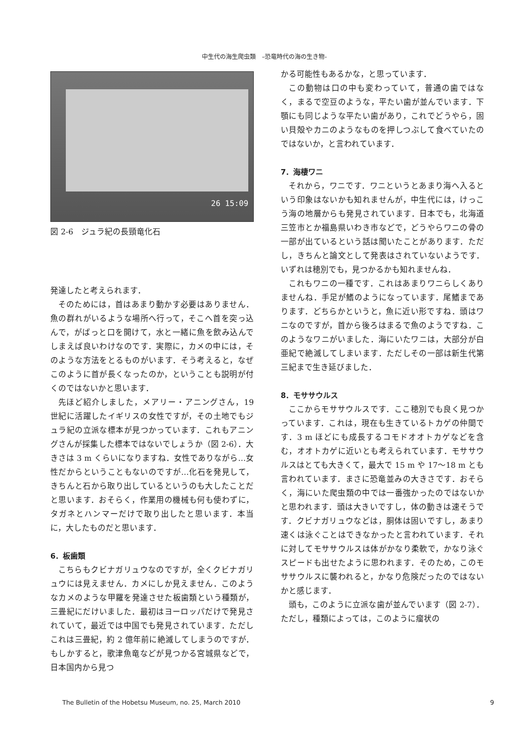中生代の海生爬虫類　–恐竜時代の海の生き物-
26 15:09
図 2-6　ジュラ紀の長頸竜化石
発達したと考えられます．
そのためには，首はあまり動かす必要はありません．魚の群れがいるような場所へ行って，そこへ首を突っ込んで，がばっと口を開けて，水と一緒に魚を飲み込んでしまえば良いわけなのです．実際に，カメの中には，そのような方法をとるものがいます．そう考えると，なぜこのように首が長くなったのか，ということも説明が付くのではないかと思います．
先ほど紹介しました，メアリー・アニングさん，19 世紀に活躍したイギリスの女性ですが，その土地でもジュラ紀の立派な標本が見つかっています．これもアニングさんが採集した標本ではないでしょうか（図 2-6）．大きさは 3 m くらいになりますね．女性でありながら…女性だからということもないのですが…化石を発見して，きちんと石から取り出しているというのも大したことだと思います．おそらく，作業用の機械も何も使わずに，タガネとハンマーだけで取り出したと思います．本当に，大したものだと思います．
6．板歯類
こちらもクビナガリュウなのですが，全くクビナガリュウには見えません．カメにしか見えません．このようなカメのような甲羅を発達させた板歯類という種類が，三畳紀にだけいました．最初はヨーロッパだけで発見されていて，最近では中国でも発見されています．ただしこれは三畳紀，約 2 億年前に絶滅してしまうのですが．もしかすると，歌津魚竜などが見つかる宮城県などで，日本国内から見つ
かる可能性もあるかな，と思っています．
この動物は口の中も変わっていて，普通の歯ではなく，まるで空豆のような，平たい歯が並んでいます．下顎にも同じような平たい歯があり，これでどうやら，固い貝殻やカニのようなものを押しつぶして食べていたのではないか，と言われています．
7．海棲ワニ
それから，ワニです．ワニというとあまり海へ入るという印象はないかも知れませんが，中生代には，けっこう海の地層からも発見されています．日本でも，北海道三笠市とか福島県いわき市などで，どうやらワニの骨の一部が出ているという話は聞いたことがあります．ただし，きちんと論文として発表はされていないようです．いずれは穂別でも，見つかるかも知れませんね．
これもワニの一種です．これはあまりワニらしくありませんね．手足が鰭のようになっています．尾鰭まであります．どちらかというと，魚に近い形ですね．頭はワニなのですが，首から後ろはまるで魚のようですね．このようなワニがいました．海にいたワニは，大部分が白亜紀で絶滅してしまいます．ただしその一部は新生代第三紀まで生き延びました．
8．モササウルス
ここからモササウルスです．ここ穂別でも良く見つかっています．これは，現在も生きているトカゲの仲間です．3 m ほどにも成長するコモドオオトカゲなどを含む，オオトカゲに近いとも考えられています．モササウルスはとても大きくて，最大で 15 m や 17〜18 m とも言われています．まさに恐竜並みの大きさです．おそらく，海にいた爬虫類の中では一番強かったのではないかと思われます．頭は大きいですし，体の動きは速そうです．クビナガリュウなどは，胴体は固いですし，あまり速くは泳ぐことはできなかったと言われています．それに対してモササウルスは体がかなり柔軟で，かなり泳ぐスピードも出せたように思われます．そのため，このモササウルスに襲われると，かなり危険だったのではないかと感じます．
頭も，このように立派な歯が並んでいます（図 2-7）．ただし，種類によっては，このように瘤状の
The Bulletin of the Hobetsu Museum, no. 25, March 2010 9